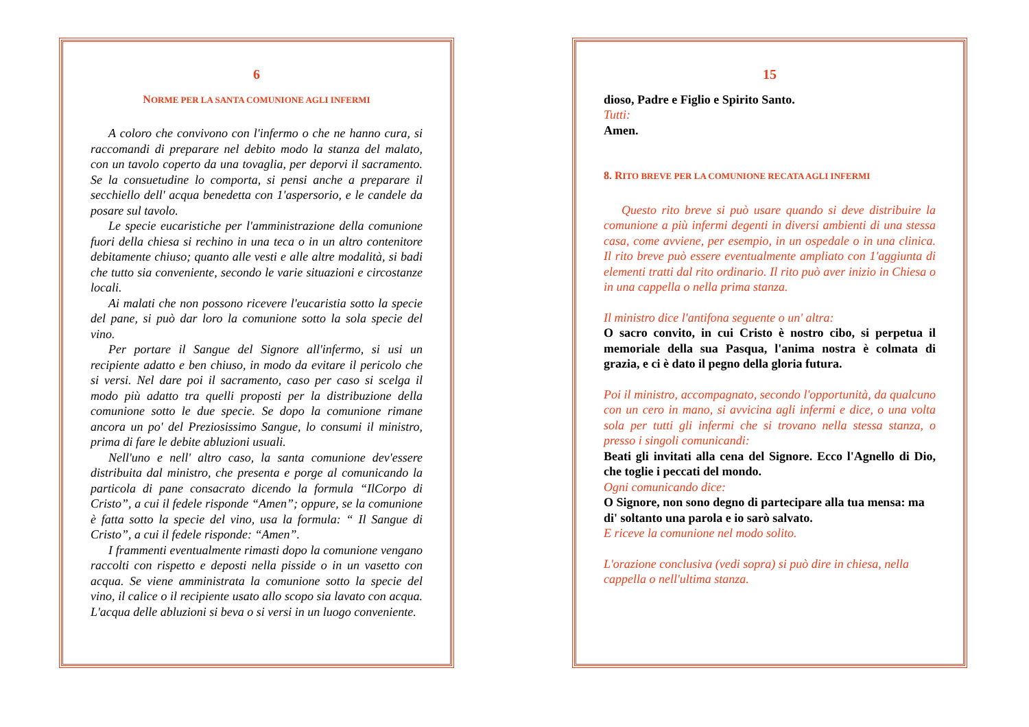6
NORME PER LA SANTA COMUNIONE AGLI INFERMI
A coloro che convivono con l'infermo o che ne hanno cura, si raccomandi di preparare nel debito modo la stanza del malato, con un tavolo coperto da una tovaglia, per deporvi il sacramento. Se la consuetudine lo comporta, si pensi anche a preparare il secchiello dell' acqua benedetta con 1'aspersorio, e le candele da posare sul tavolo.
Le specie eucaristiche per l'amministrazione della comunione fuori della chiesa si rechino in una teca o in un altro contenitore debitamente chiuso; quanto alle vesti e alle altre modalità, si badi che tutto sia conveniente, secondo le varie situazioni e circostanze locali.
Ai malati che non possono ricevere l'eucaristia sotto la specie del pane, si può dar loro la comunione sotto la sola specie del vino.
Per portare il Sangue del Signore all'infermo, si usi un recipiente adatto e ben chiuso, in modo da evitare il pericolo che si versi. Nel dare poi il sacramento, caso per caso si scelga il modo più adatto tra quelli proposti per la distribuzione della comunione sotto le due specie. Se dopo la comunione rimane ancora un po' del Preziosissimo Sangue, lo consumi il ministro, prima di fare le debite abluzioni usuali.
Nell'uno e nell' altro caso, la santa comunione dev'essere distribuita dal ministro, che presenta e porge al comunicando la particola di pane consacrato dicendo la formula “IlCorpo di Cristo”, a cui il fedele risponde “Amen”; oppure, se la comunione è fatta sotto la specie del vino, usa la formula: “ Il Sangue di Cristo”, a cui il fedele risponde: “Amen”.
I frammenti eventualmente rimasti dopo la comunione vengano raccolti con rispetto e deposti nella pisside o in un vasetto con acqua. Se viene amministrata la comunione sotto la specie del vino, il calice o il recipiente usato allo scopo sia lavato con acqua. L'acqua delle abluzioni si beva o si versi in un luogo conveniente.
15
dioso, Padre e Figlio e Spirito Santo.
Tutti:
Amen.
8. RITO BREVE PER LA COMUNIONE RECATA AGLI INFERMI
Questo rito breve si può usare quando si deve distribuire la comunione a più infermi degenti in diversi ambienti di una stessa casa, come avviene, per esempio, in un ospedale o in una clinica. Il rito breve può essere eventualmente ampliato con 1'aggiunta di elementi tratti dal rito ordinario. Il rito può aver inizio in Chiesa o in una cappella o nella prima stanza.
Il ministro dice l'antifona seguente o un' altra:
O sacro convito, in cui Cristo è nostro cibo, si perpetua il memoriale della sua Pasqua, l'anima nostra è colmata di grazia, e ci è dato il pegno della gloria futura.
Poi il ministro, accompagnato, secondo l'opportunità, da qualcuno con un cero in mano, si avvicina agli infermi e dice, o una volta sola per tutti gli infermi che si trovano nella stessa stanza, o presso i singoli comunicandi:
Beati gli invitati alla cena del Signore. Ecco l'Agnello di Dio, che toglie i peccati del mondo.
Ogni comunicando dice:
O Signore, non sono degno di partecipare alla tua mensa: ma di' soltanto una parola e io sarò salvato.
E riceve la comunione nel modo solito.
L'orazione conclusiva (vedi sopra) si può dire in chiesa, nella cappella o nell'ultima stanza.